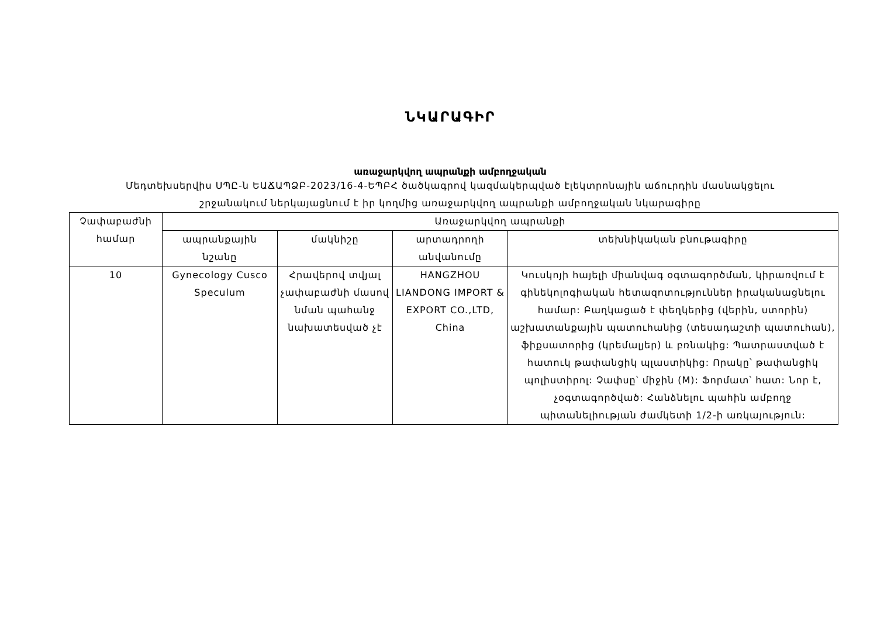ՆԿԱՐԱԳԻՐ
առաջարկվող ապրանքի ամբողջական
Մեդտեխսերվիս ՍՊԸ-ն ԵԱՃԱՊՁԲ-2023/16-4-ԵՊԲՀ ծածկագրով կազմակերպված էլեկտրոնային աճուրդին մասնակցելու
շրջանակում ներկայացնում է իր կողմից առաջարկվող ապրանքի ամբողջական նկարագիրը
| Չափաբաժնի համար | Առաջարկվող ապրանքի | | | |
| --- | --- | --- | --- | --- |
| | ապրանքային նշանը | մակնիշը | արտադրողի անվանումը | տեխնիկական բնութագիրը |
| 10 | Gynecology Cusco Speculum | Հրավերով տվյալ չափաբաժնի մասով նման պահանջ նախատեսված չէ | HANGZHOU LIANDONG IMPORT & EXPORT CO.,LTD, China | Կուսկոյի հայելի միանվագ օգտագործման, կիրառվում է գինեկոլոգիական հետազոտություններ իրականացնելու համար: Բաղկացած է փեղկերից (վերին, ստորին) աշխատանքային պատուհանից (տեսադաշտի պատուհան), ֆիքսատորից (կրեմալյեր) և բռնակից: Պատրաստված է հատուկ թափանցիկ պլաստիկից: Որակը՝ թափանցիկ պոլիստիրոլ: Չափսը՝ միջին (M): Ֆորմատ՝ հատ: Նոր է, չօգտագործված: Հանձնելու պահին ամբողջ պիտանելիության ժամկետի 1/2-ի առկայություն: |